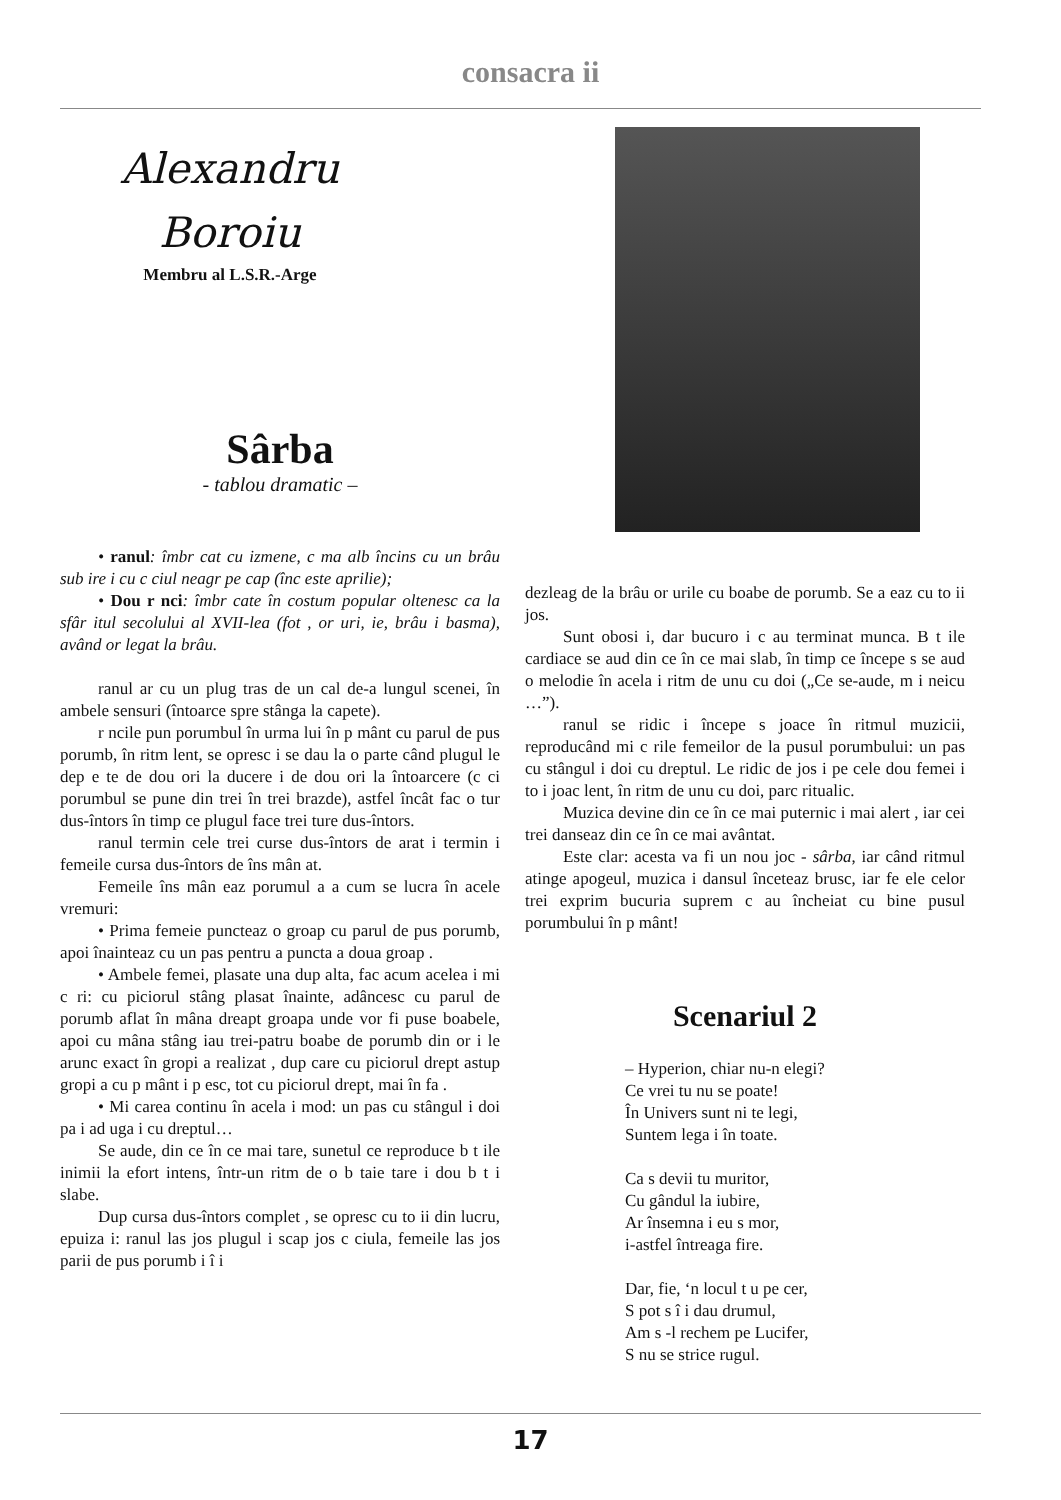consacra ii
Alexandru
Boroiu
Membru al L.S.R.-Arge
Sârba
- tablou dramatic –
• ranul: îmbr cat cu izmene, c ma alb încins cu un brâu sub ire i cu c ciul neagr pe cap (înc este aprilie);
• Dou r nci: îmbr cate în costum popular oltenesc ca la sfâr itul secolului al XVII-lea (fot , or uri, ie, brâu i basma), având or legat la brâu.
ranul ar cu un plug tras de un cal de-a lungul scenei, în ambele sensuri (întoarce spre stânga la capete).
r ncile pun porumbul în urma lui în p mânt cu parul de pus porumb, în ritm lent, se opresc i se dau la o parte când plugul le dep e te de dou ori la ducere i de dou ori la întoarcere (c ci porumbul se pune din trei în trei brazde), astfel încât fac o tur dus-întors în timp ce plugul face trei ture dus-întors.
ranul termin cele trei curse dus-întors de arat i termin i femeile cursa dus-întors de îns mân at.
Femeile îns mân eaz porumul a a cum se lucra în acele vremuri:
• Prima femeie puncteaz o groap cu parul de pus porumb, apoi înainteaz cu un pas pentru a puncta a doua groap .
• Ambele femei, plasate una dup alta, fac acum acelea i mi c ri: cu piciorul stâng plasat înainte, adâncesc cu parul de porumb aflat în mâna dreapt groapa unde vor fi puse boabele, apoi cu mâna stâng iau trei-patru boabe de porumb din or i le arunc exact în gropi a realizat , dup care cu piciorul drept astup gropi a cu p mânt i p esc, tot cu piciorul drept, mai în fa .
• Mi carea continu în acela i mod: un pas cu stângul i doi pa i ad uga i cu dreptul…
Se aude, din ce în ce mai tare, sunetul ce reproduce b t ile inimii la efort intens, într-un ritm de o b taie tare i dou b t i slabe.
Dup cursa dus-întors complet , se opresc cu to ii din lucru, epuiza i: ranul las jos plugul i scap jos c ciula, femeile las jos parii de pus porumb i î i
dezleag de la brâu or urile cu boabe de porumb. Se a eaz cu to ii jos.
Sunt obosi i, dar bucuro i c au terminat munca. B t ile cardiace se aud din ce în ce mai slab, în timp ce începe s se aud o melodie în acela i ritm de unu cu doi („Ce se-aude, m i neicu …”).
ranul se ridic i începe s joace în ritmul muzicii, reproducând mi c rile femeilor de la pusul porumbului: un pas cu stângul i doi cu dreptul. Le ridic de jos i pe cele dou femei i to i joac lent, în ritm de unu cu doi, parc ritualic.
Muzica devine din ce în ce mai puternic i mai alert , iar cei trei danseaz din ce în ce mai avântat.
Este clar: acesta va fi un nou joc - sârba, iar când ritmul atinge apogeul, muzica i dansul înceteaz brusc, iar fe ele celor trei exprim bucuria suprem c au încheiat cu bine pusul porumbului în p mânt!
Scenariul 2
– Hyperion, chiar nu-n elegi?
Ce vrei tu nu se poate!
În Univers sunt ni te legi,
Suntem lega i în toate.
Ca s devii tu muritor,
Cu gândul la iubire,
Ar însemna i eu s mor,
i-astfel întreaga fire.
Dar, fie, ‘n locul t u pe cer,
S pot s î i dau drumul,
Am s -l rechem pe Lucifer,
S nu se strice rugul.
17